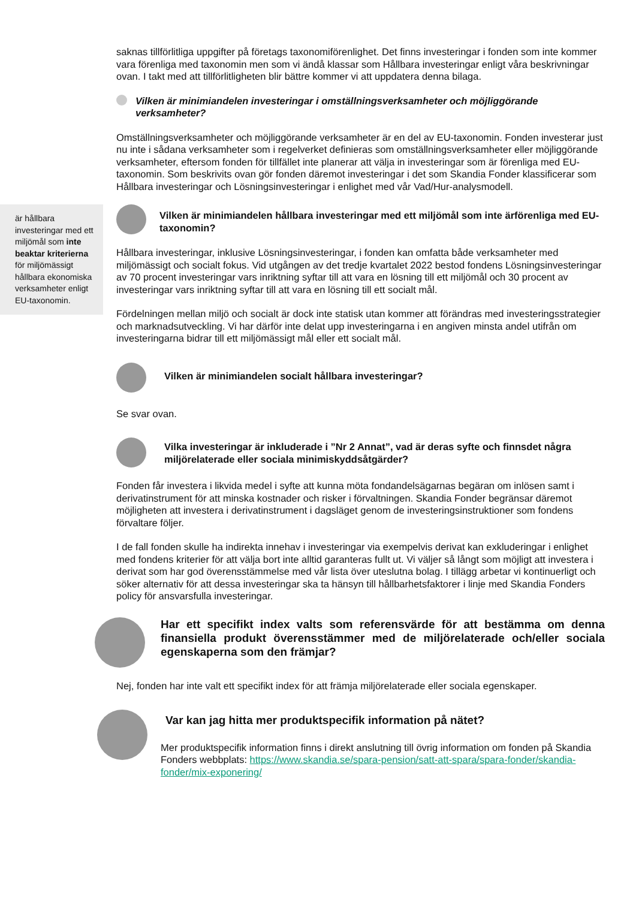saknas tillförlitliga uppgifter på företags taxonomiförenlighet. Det finns investeringar i fonden som inte kommer vara förenliga med taxonomin men som vi ändå klassar som Hållbara investeringar enligt våra beskrivningar ovan. I takt med att tillförlitligheten blir bättre kommer vi att uppdatera denna bilaga.
Vilken är minimiandelen investeringar i omställningsverksamheter och möjliggörande verksamheter?
Omställningsverksamheter och möjliggörande verksamheter är en del av EU-taxonomin. Fonden investerar just nu inte i sådana verksamheter som i regelverket definieras som omställningsverksamheter eller möjliggörande verksamheter, eftersom fonden för tillfället inte planerar att välja in investeringar som är förenliga med EU-taxonomin. Som beskrivits ovan gör fonden däremot investeringar i det som Skandia Fonder klassificerar som Hållbara investeringar och Lösningsinvesteringar i enlighet med vår Vad/Hur-analysmodell.
är hållbara investeringar med ett miljömål som inte beaktar kriterierna för miljömässigt hållbara ekonomiska verksamheter enligt EU-taxonomin.
Vilken är minimiandelen hållbara investeringar med ett miljömål som inte ärförenliga med EU-taxonomin?
Hållbara investeringar, inklusive Lösningsinvesteringar, i fonden kan omfatta både verksamheter med miljömässigt och socialt fokus. Vid utgången av det tredje kvartalet 2022 bestod fondens Lösningsinvesteringar av 70 procent investeringar vars inriktning syftar till att vara en lösning till ett miljömål och 30 procent av investeringar vars inriktning syftar till att vara en lösning till ett socialt mål.
Fördelningen mellan miljö och socialt är dock inte statisk utan kommer att förändras med investeringsstrategier och marknadsutveckling. Vi har därför inte delat upp investeringarna i en angiven minsta andel utifrån om investeringarna bidrar till ett miljömässigt mål eller ett socialt mål.
Vilken är minimiandelen socialt hållbara investeringar?
Se svar ovan.
Vilka investeringar är inkluderade i ”Nr 2 Annat”, vad är deras syfte och finnsdet några miljörelaterade eller sociala minimiskyddsåtgärder?
Fonden får investera i likvida medel i syfte att kunna möta fondandelsägarnas begäran om inlösen samt i derivatinstrument för att minska kostnader och risker i förvaltningen. Skandia Fonder begränsar däremot möjligheten att investera i derivatinstrument i dagsläget genom de investeringsinstruktioner som fondens förvaltare följer.
I de fall fonden skulle ha indirekta innehav i investeringar via exempelvis derivat kan exkluderingar i enlighet med fondens kriterier för att välja bort inte alltid garanteras fullt ut. Vi väljer så långt som möjligt att investera i derivat som har god överensstämmelse med vår lista över uteslutna bolag. I tillägg arbetar vi kontinuerligt och söker alternativ för att dessa investeringar ska ta hänsyn till hållbarhetsfaktorer i linje med Skandia Fonders policy för ansvarsfulla investeringar.
Har ett specifikt index valts som referensvärde för att bestämma om denna finansiella produkt överensstämmer med de miljörelaterade och/eller sociala egenskaperna som den främjar?
Nej, fonden har inte valt ett specifikt index för att främja miljörelaterade eller sociala egenskaper.
Var kan jag hitta mer produktspecifik information på nätet?
Mer produktspecifik information finns i direkt anslutning till övrig information om fonden på Skandia Fonders webbplats: https://www.skandia.se/spara-pension/satt-att-spara/spara-fonder/skandia-fonder/mix-exponering/